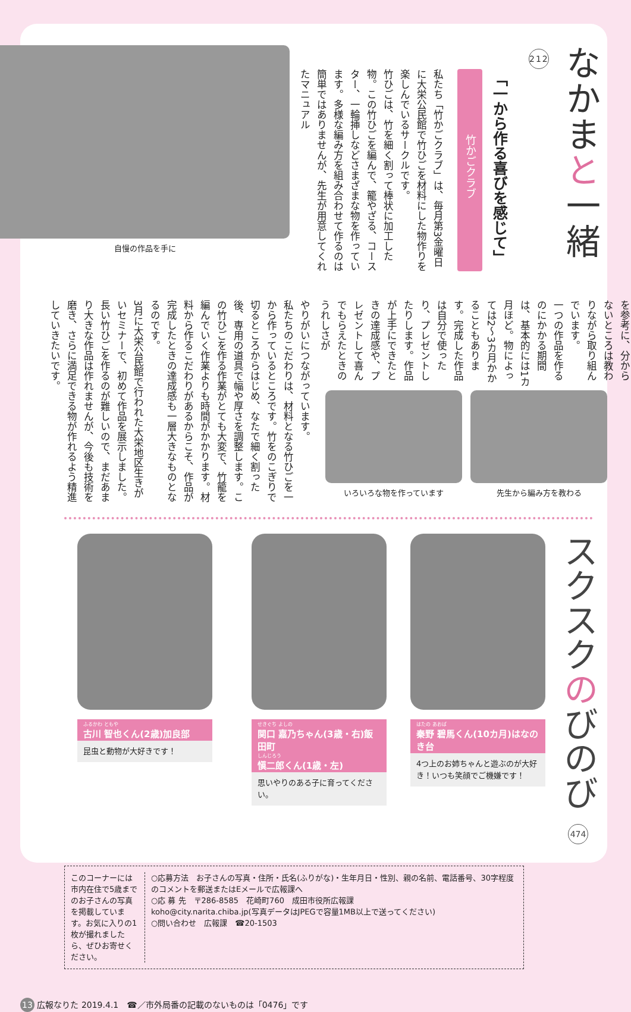なかまと一緒 212
「一から作る喜びを感じて」
竹かごクラブ
私たち「竹かごクラブ」は、毎月第3金曜日に大栄公民館で竹ひごを材料にした物作りを楽しんでいるサークルです。
竹ひごは、竹を細く割って棒状に加工した物。この竹ひごを編んで、籠やざる、コースター、一輪挿しなどさまざまな物を作っています。多様な編み方を組み合わせて作るのは簡単ではありませんが、先生が用意してくれたマニュアル
自慢の作品を手に
を参考に、分からないところは教わりながら取り組んでいます。
一つの作品を作るのにかかる期間は、基本的には1カ月ほど。物によっては2～3カ月かかることもあります。完成した作品は自分で使ったり、プレゼントしたりします。作品が上手にできたときの達成感や、プレゼントして喜んでもらえたときのうれしさが
先生から編み方を教わる いろいろな物を作っています
やりがいにつながっています。
私たちのこだわりは、材料となる竹ひごを一から作っているところです。竹をのこぎりで切るところからはじめ、なたで細く割った後、専用の道具で幅や厚さを調整します。この竹ひごを作る作業がとても大変で、竹籠を編んでいく作業よりも時間がかかります。材料から作るこだわりがあるからこそ、作品が完成したときの達成感も一層大きなものとなるのです。
3月に大栄公民館で行われた大栄地区生きがいセミナーで、初めて作品を展示しました。長い竹ひごを作るのが難しいので、まだあまり大きな作品は作れませんが、今後も技術を磨き、さらに満足できる物が作れるよう精進していきたいです。
スクスクのびのび 474
はたの あおば
秦野 碧馬くん(10カ月)はなのき台
4つ上のお姉ちゃんと遊ぶのが大好き！いつも笑顔でご機嫌です！
せきぐち よしの
関口 嘉乃ちゃん(3歳・右)飯田町
しんじろう
愼二郎くん(1歳・左)
思いやりのある子に育ってください。
ふるかわ ともや
古川 智也くん(2歳)加良部
昆虫と動物が大好きです！
このコーナーには市内在住で5歳までのお子さんの写真を掲載しています。お気に入りの1枚が撮れましたら、ぜひお寄せください。
○応募方法　お子さんの写真・住所・氏名(ふりがな)・生年月日・性別、親の名前、電話番号、30字程度のコメントを郵送またはEメールで広報課へ
○応 募 先　〒286-8585　花崎町760　成田市役所広報課
koho@city.narita.chiba.jp(写真データはJPEGで容量1MB以上で送ってください)
○問い合わせ　広報課　☎20-1503
13 広報なりた 2019.4.1　☎／市外局番の記載のないものは「0476」です